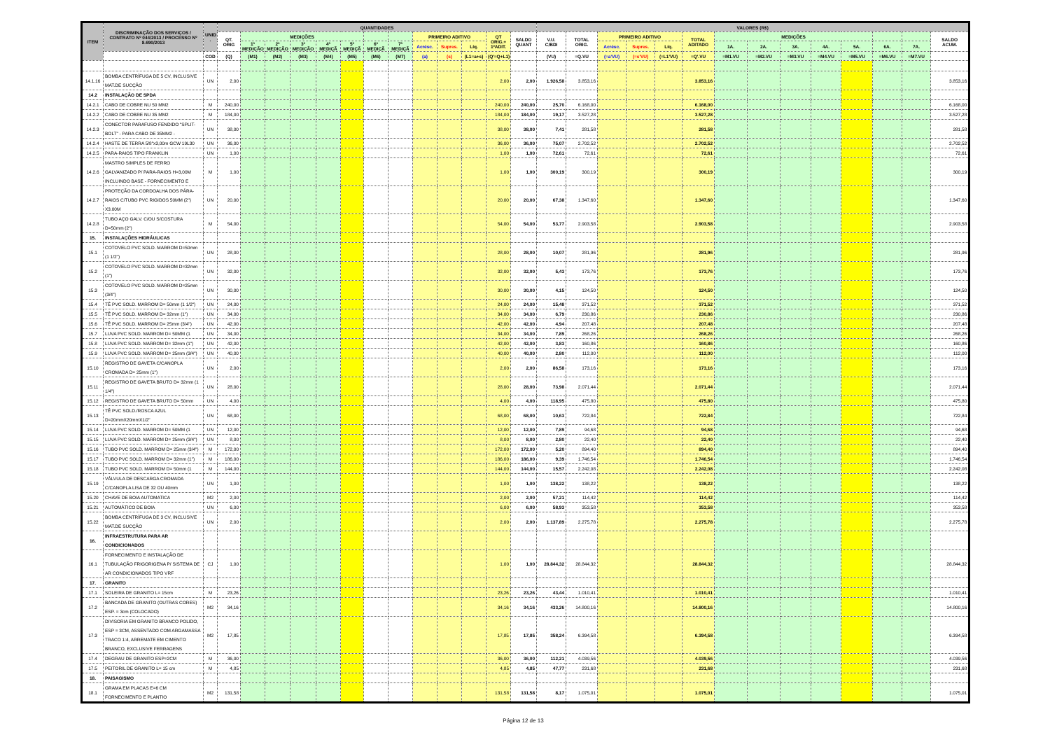| ITEM | DISCRIMINAÇÃO DOS SERVIÇOS / CONTRATO Nº 044/2013 / PROCESSO Nº 8.690/2013 | UNID . | QUANTIDADES | | | | | | | | | | | | | VALORES (R$) | | | | | | | | | | | | | |
| --- | --- | --- | --- | --- | --- | --- | --- | --- | --- | --- | --- | --- | --- | --- | --- | --- | --- | --- | --- | --- | --- | --- | --- | --- | --- | --- | --- | --- | --- |
| | | | QT. ORIG | MEDIÇÕES | | | | | | | PRIMEIRO ADITIVO | | | QT ORIG.+ 1ºADIT. | SALDO QUANT | V.U. C/BDI | TOTAL ORIG. | PRIMEIRO ADITIVO | | | TOTAL ADITADO | MEDIÇÕES | | | | | | | SALDO ACUM. |
| | | | | 1ª MEDIÇÃO | 2ª MEDIÇÃO | 3ª MEDIÇÃO | 4ª MEDIÇÃ | 5ª MEDIÇÃ | 6ª MEDIÇÃ | 7ª MEDIÇÃ | Acrésc. | Supres. | Líq. | | | | | Acrésc. | Supres. | Líq. | | 1A. | 2A. | 3A. | 4A. | 5A. | 6A. | 7A. | |
| | | COD | (Q) | (M1) | (M2) | (M3) | (M4) | (M5) | (M6) | (M7) | (a) | (s) | (L1=a+s) | (Q'=Q+L1) | | (VU) | =Q.VU | (=a'VU) | (=s'VU) | (=L1'VU) | =Q'.VU | =M1.VU | =M2.VU | =M3.VU | =M4.VU | =M5.VU | =M6.VU | =M7.VU | |
| 14.1.16 | BOMBA CENTRÍFUGA DE 5 CV, INCLUSIVE MAT.DE SUCÇÃO | UN | 2,00 | | | | | | | | | | | 2,00 | 2,00 | 1.926,58 | 3.853,16 | | | | 3.853,16 | | | | | | | | 3.853,16 |
| 14.2 | INSTALAÇÃO DE SPDA | | | | | | | | | | | | | | | | | | | | | | | | | | | | |
| 14.2.1 | CABO DE COBRE NU 50 MM2 | M | 240,00 | | | | | | | | | | | 240,00 | 240,00 | 25,70 | 6.168,00 | | | | 6.168,00 | | | | | | | | 6.168,00 |
| 14.2.2 | CABO DE COBRE NU 35 MM2 | M | 184,00 | | | | | | | | | | | 184,00 | 184,00 | 19,17 | 3.527,28 | | | | 3.527,28 | | | | | | | | 3.527,28 |
| 14.2.3 | CONECTOR PARAFUSO FENDIDO "SPLIT-BOLT" - PARA CABO DE 35MM2 - | UN | 38,00 | | | | | | | | | | | 38,00 | 38,00 | 7,41 | 281,58 | | | | 281,58 | | | | | | | | 281,58 |
| 14.2.4 | HASTE DE TERRA 5/8"x3,00m GCW 19L30 | UN | 36,00 | | | | | | | | | | | 36,00 | 36,00 | 75,07 | 2.702,52 | | | | 2.702,52 | | | | | | | | 2.702,52 |
| 14.2.5 | PARA-RAIOS TIPO FRANKLIN | UN | 1,00 | | | | | | | | | | | 1,00 | 1,00 | 72,61 | 72,61 | | | | 72,61 | | | | | | | | 72,61 |
| 14.2.6 | MASTRO SIMPLES DE FERRO GALVANIZADO P/ PARA-RAIOS H=3,00M INCLUINDO BASE - FORNECIMENTO E | M | 1,00 | | | | | | | | | | | 1,00 | 1,00 | 300,19 | 300,19 | | | | 300,19 | | | | | | | | 300,19 |
| 14.2.7 | PROTEÇÃO DA CORDOALHA DOS PÁRA-RAIOS C/TUBO PVC RIGIDOS 50MM (2") X3.00M | UN | 20,00 | | | | | | | | | | | 20,00 | 20,00 | 67,38 | 1.347,60 | | | | 1.347,60 | | | | | | | | 1.347,60 |
| 14.2.8 | TUBO AÇO GALV. C/OU S/COSTURA D=50mm (2") | M | 54,00 | | | | | | | | | | | 54,00 | 54,00 | 53,77 | 2.903,58 | | | | 2.903,58 | | | | | | | | 2.903,58 |
| 15. | INSTALAÇÕES HIDRÁULICAS | | | | | | | | | | | | | | | | | | | | | | | | | | | | |
| 15.1 | COTOVELO PVC SOLD. MARROM D=50mm (1 1/2") | UN | 28,00 | | | | | | | | | | | 28,00 | 28,00 | 10,07 | 281,96 | | | | 281,96 | | | | | | | | 281,96 |
| 15.2 | COTOVELO PVC SOLD. MARROM D=32mm (1") | UN | 32,00 | | | | | | | | | | | 32,00 | 32,00 | 5,43 | 173,76 | | | | 173,76 | | | | | | | | 173,76 |
| 15.3 | COTOVELO PVC SOLD. MARROM D=25mm (3/4") | UN | 30,00 | | | | | | | | | | | 30,00 | 30,00 | 4,15 | 124,50 | | | | 124,50 | | | | | | | | 124,50 |
| 15.4 | TÊ PVC SOLD. MARROM D= 50mm (1 1/2") | UN | 24,00 | | | | | | | | | | | 24,00 | 24,00 | 15,48 | 371,52 | | | | 371,52 | | | | | | | | 371,52 |
| 15.5 | TÊ PVC SOLD. MARROM D= 32mm (1") | UN | 34,00 | | | | | | | | | | | 34,00 | 34,00 | 6,79 | 230,86 | | | | 230,86 | | | | | | | | 230,86 |
| 15.6 | TÊ PVC SOLD. MARROM D= 25mm (3/4") | UN | 42,00 | | | | | | | | | | | 42,00 | 42,00 | 4,94 | 207,48 | | | | 207,48 | | | | | | | | 207,48 |
| 15.7 | LUVA PVC SOLD. MARROM D= 50MM (1 | UN | 34,00 | | | | | | | | | | | 34,00 | 34,00 | 7,89 | 268,26 | | | | 268,26 | | | | | | | | 268,26 |
| 15.8 | LUVA PVC SOLD. MARROM D= 32mm (1") | UN | 42,00 | | | | | | | | | | | 42,00 | 42,00 | 3,83 | 160,86 | | | | 160,86 | | | | | | | | 160,86 |
| 15.9 | LUVA PVC SOLD. MARROM D= 25mm (3/4") | UN | 40,00 | | | | | | | | | | | 40,00 | 40,00 | 2,80 | 112,00 | | | | 112,00 | | | | | | | | 112,00 |
| 15.10 | REGISTRO DE GAVETA C/CANOPLA CROMADA D= 25mm (1") | UN | 2,00 | | | | | | | | | | | 2,00 | 2,00 | 86,58 | 173,16 | | | | 173,16 | | | | | | | | 173,16 |
| 15.11 | REGISTRO DE GAVETA BRUTO D= 32mm (1 1/4") | UN | 28,00 | | | | | | | | | | | 28,00 | 28,00 | 73,98 | 2.071,44 | | | | 2.071,44 | | | | | | | | 2.071,44 |
| 15.12 | REGISTRO DE GAVETA BRUTO D= 50mm | UN | 4,00 | | | | | | | | | | | 4,00 | 4,00 | 118,95 | 475,80 | | | | 475,80 | | | | | | | | 475,80 |
| 15.13 | TÊ PVC SOLD./ROSCA AZUL D=20mmX20mmX1/2" | UN | 68,00 | | | | | | | | | | | 68,00 | 68,00 | 10,63 | 722,84 | | | | 722,84 | | | | | | | | 722,84 |
| 15.14 | LUVA PVC SOLD. MARROM D= 50MM (1 | UN | 12,00 | | | | | | | | | | | 12,00 | 12,00 | 7,89 | 94,68 | | | | 94,68 | | | | | | | | 94,68 |
| 15.15 | LUVA PVC SOLD. MARROM D= 25mm (3/4") | UN | 8,00 | | | | | | | | | | | 8,00 | 8,00 | 2,80 | 22,40 | | | | 22,40 | | | | | | | | 22,40 |
| 15.16 | TUBO PVC SOLD. MARROM D= 25mm (3/4") | M | 172,00 | | | | | | | | | | | 172,00 | 172,00 | 5,20 | 894,40 | | | | 894,40 | | | | | | | | 894,40 |
| 15.17 | TUBO PVC SOLD. MARROM D= 32mm (1") | M | 186,00 | | | | | | | | | | | 186,00 | 186,00 | 9,39 | 1.746,54 | | | | 1.746,54 | | | | | | | | 1.746,54 |
| 15.18 | TUBO PVC SOLD. MARROM D= 50mm (1 | M | 144,00 | | | | | | | | | | | 144,00 | 144,00 | 15,57 | 2.242,08 | | | | 2.242,08 | | | | | | | | 2.242,08 |
| 15.19 | VÁLVULA DE DESCARGA CROMADA C/CANOPLA LISA DE 32 OU 40mm | UN | 1,00 | | | | | | | | | | | 1,00 | 1,00 | 138,22 | 138,22 | | | | 138,22 | | | | | | | | 138,22 |
| 15.20 | CHAVE DE BOIA AUTOMATICA | M2 | 2,00 | | | | | | | | | | | 2,00 | 2,00 | 57,21 | 114,42 | | | | 114,42 | | | | | | | | 114,42 |
| 15.21 | AUTOMÁTICO DE BOIA | UN | 6,00 | | | | | | | | | | | 6,00 | 6,00 | 58,93 | 353,58 | | | | 353,58 | | | | | | | | 353,58 |
| 15.22 | BOMBA CENTRÍFUGA DE 3 CV, INCLUSIVE MAT.DE SUCÇÃO | UN | 2,00 | | | | | | | | | | | 2,00 | 2,00 | 1.137,89 | 2.275,78 | | | | 2.275,78 | | | | | | | | 2.275,78 |
| 16. | INFRAESTRUTURA PARA AR CONDICIONADOS | | | | | | | | | | | | | | | | | | | | | | | | | | | | |
| 16.1 | FORNECIMENTO E INSTALAÇÃO DE TUBULAÇÃO FRIGORIGENA P/ SISTEMA DE AR CONDICIONADOS TIPO VRF | CJ | 1,00 | | | | | | | | | | | 1,00 | 1,00 | 28.844,32 | 28.844,32 | | | | 28.844,32 | | | | | | | | 28.844,32 |
| 17. | GRANITO | | | | | | | | | | | | | | | | | | | | | | | | | | | | |
| 17.1 | SOLEIRA DE GRANITO L= 15cm | M | 23,26 | | | | | | | | | | | 23,26 | 23,26 | 43,44 | 1.010,41 | | | | 1.010,41 | | | | | | | | 1.010,41 |
| 17.2 | BANCADA DE GRANITO (OUTRAS CORES) ESP. = 3cm (COLOCADO) | M2 | 34,16 | | | | | | | | | | | 34,16 | 34,16 | 433,26 | 14.800,16 | | | | 14.800,16 | | | | | | | | 14.800,16 |
| 17.3 | DIVISORIA EM GRANITO BRANCO POLIDO, ESP = 3CM, ASSENTADO COM ARGAMASSA TRACO 1:4, ARREMATE EM CIMENTO BRANCO, EXCLUSIVE FERRAGENS | M2 | 17,85 | | | | | | | | | | | 17,85 | 17,85 | 358,24 | 6.394,58 | | | | 6.394,58 | | | | | | | | 6.394,58 |
| 17.4 | DEGRAU DE GRANITO ESP=2CM | M | 36,00 | | | | | | | | | | | 36,00 | 36,00 | 112,21 | 4.039,56 | | | | 4.039,56 | | | | | | | | 4.039,56 |
| 17.5 | PEITORIL DE GRANITO L= 15 cm | M | 4,85 | | | | | | | | | | | 4,85 | 4,85 | 47,77 | 231,68 | | | | 231,68 | | | | | | | | 231,68 |
| 18. | PAISAGISMO | | | | | | | | | | | | | | | | | | | | | | | | | | | | |
| 18.1 | GRAMA EM PLACAS E=6 CM FORNECIMENTO E PLANTIO | M2 | 131,58 | | | | | | | | | | | 131,58 | 131,58 | 8,17 | 1.075,01 | | | | 1.075,01 | | | | | | | | 1.075,01 |
Página 12 de 13